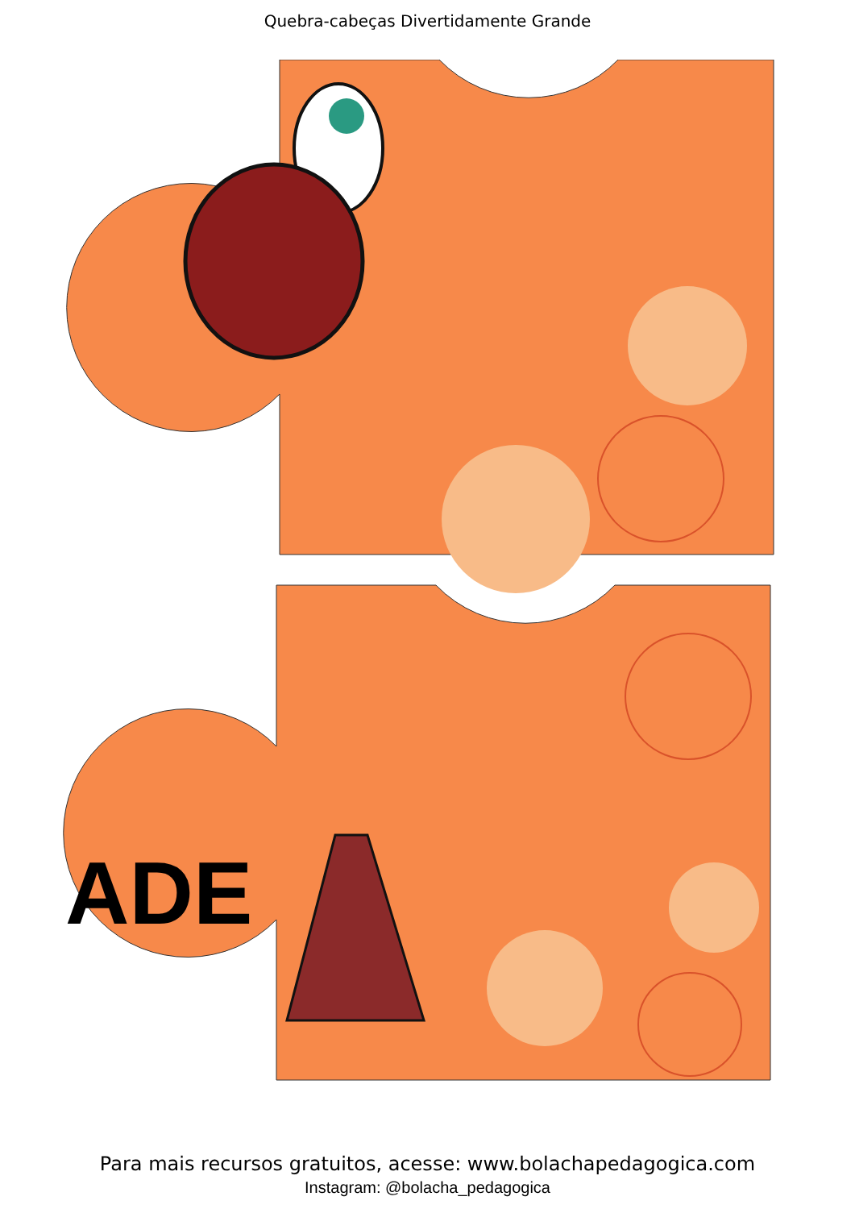Quebra-cabeças Divertidamente Grande
ADE
Para mais recursos gratuitos, acesse: www.bolachapedagogica.com
Instagram: @bolacha_pedagogica